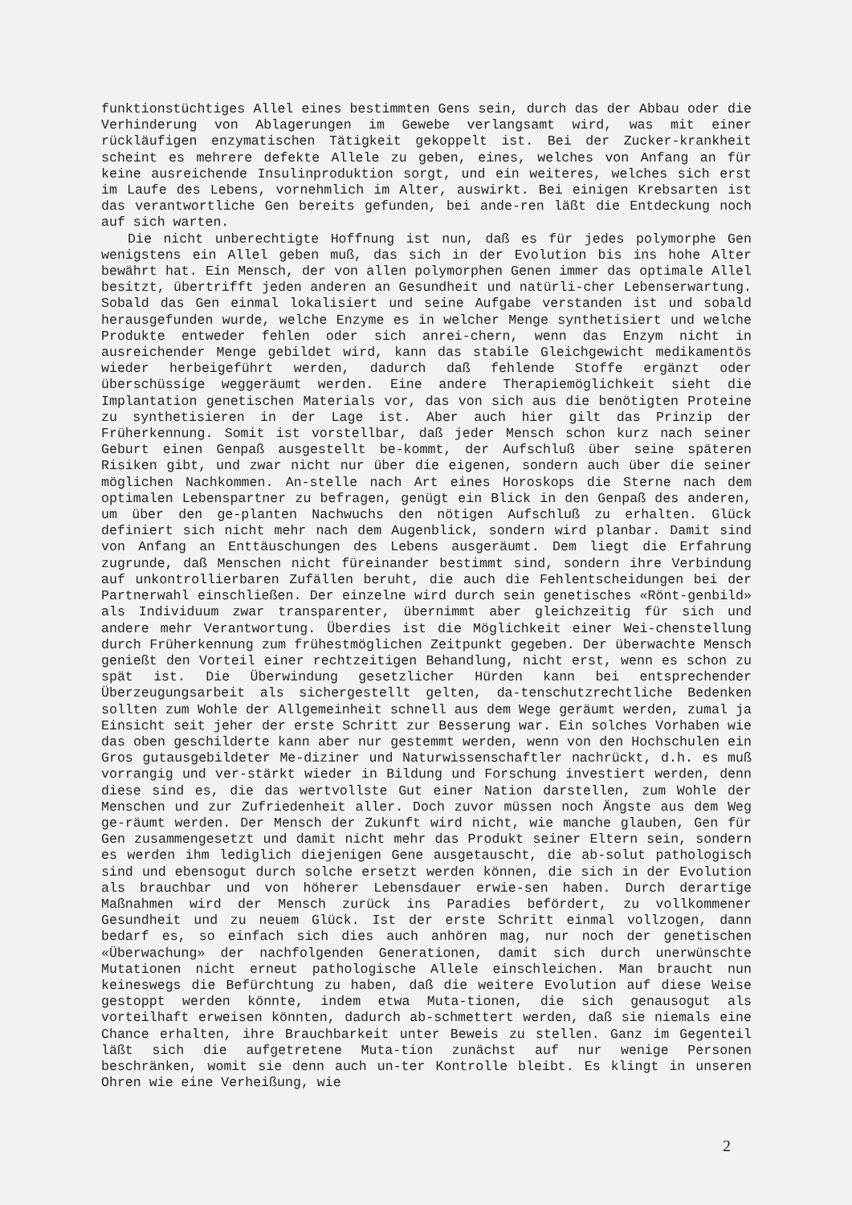funktionstüchtiges Allel eines bestimmten Gens sein, durch das der Abbau oder die Verhinderung von Ablagerungen im Gewebe verlangsamt wird, was mit einer rückläufigen enzymatischen Tätigkeit gekoppelt ist. Bei der Zucker-krankheit scheint es mehrere defekte Allele zu geben, eines, welches von Anfang an für keine ausreichende Insulinproduktion sorgt, und ein weiteres, welches sich erst im Laufe des Lebens, vornehmlich im Alter, auswirkt. Bei einigen Krebsarten ist das verantwortliche Gen bereits gefunden, bei ande-ren läßt die Entdeckung noch auf sich warten.
Die nicht unberechtigte Hoffnung ist nun, daß es für jedes polymorphe Gen wenigstens ein Allel geben muß, das sich in der Evolution bis ins hohe Alter bewährt hat. Ein Mensch, der von allen polymorphen Genen immer das optimale Allel besitzt, übertrifft jeden anderen an Gesundheit und natürli-cher Lebenserwartung. Sobald das Gen einmal lokalisiert und seine Aufgabe verstanden ist und sobald herausgefunden wurde, welche Enzyme es in welcher Menge synthetisiert und welche Produkte entweder fehlen oder sich anrei-chern, wenn das Enzym nicht in ausreichender Menge gebildet wird, kann das stabile Gleichgewicht medikamentös wieder herbeigeführt werden, dadurch daß fehlende Stoffe ergänzt oder überschüssige weggeräumt werden. Eine andere Therapiemöglichkeit sieht die Implantation genetischen Materials vor, das von sich aus die benötigten Proteine zu synthetisieren in der Lage ist. Aber auch hier gilt das Prinzip der Früherkennung. Somit ist vorstellbar, daß jeder Mensch schon kurz nach seiner Geburt einen Genpaß ausgestellt be-kommt, der Aufschluß über seine späteren Risiken gibt, und zwar nicht nur über die eigenen, sondern auch über die seiner möglichen Nachkommen. An-stelle nach Art eines Horoskops die Sterne nach dem optimalen Lebenspartner zu befragen, genügt ein Blick in den Genpaß des anderen, um über den ge-planten Nachwuchs den nötigen Aufschluß zu erhalten. Glück definiert sich nicht mehr nach dem Augenblick, sondern wird planbar. Damit sind von Anfang an Enttäuschungen des Lebens ausgeräumt. Dem liegt die Erfahrung zugrunde, daß Menschen nicht füreinander bestimmt sind, sondern ihre Verbindung auf unkontrollierbaren Zufällen beruht, die auch die Fehlentscheidungen bei der Partnerwahl einschließen. Der einzelne wird durch sein genetisches «Rönt-genbild» als Individuum zwar transparenter, übernimmt aber gleichzeitig für sich und andere mehr Verantwortung. Überdies ist die Möglichkeit einer Wei-chenstellung durch Früherkennung zum frühestmöglichen Zeitpunkt gegeben. Der überwachte Mensch genießt den Vorteil einer rechtzeitigen Behandlung, nicht erst, wenn es schon zu spät ist. Die Überwindung gesetzlicher Hürden kann bei entsprechender Überzeugungsarbeit als sichergestellt gelten, da-tenschutzrechtliche Bedenken sollten zum Wohle der Allgemeinheit schnell aus dem Wege geräumt werden, zumal ja Einsicht seit jeher der erste Schritt zur Besserung war. Ein solches Vorhaben wie das oben geschilderte kann aber nur gestemmt werden, wenn von den Hochschulen ein Gros gutausgebildeter Me-diziner und Naturwissenschaftler nachrückt, d.h. es muß vorrangig und ver-stärkt wieder in Bildung und Forschung investiert werden, denn diese sind es, die das wertvollste Gut einer Nation darstellen, zum Wohle der Menschen und zur Zufriedenheit aller. Doch zuvor müssen noch Ängste aus dem Weg ge-räumt werden. Der Mensch der Zukunft wird nicht, wie manche glauben, Gen für Gen zusammengesetzt und damit nicht mehr das Produkt seiner Eltern sein, sondern es werden ihm lediglich diejenigen Gene ausgetauscht, die ab-solut pathologisch sind und ebensogut durch solche ersetzt werden können, die sich in der Evolution als brauchbar und von höherer Lebensdauer erwie-sen haben. Durch derartige Maßnahmen wird der Mensch zurück ins Paradies befördert, zu vollkommener Gesundheit und zu neuem Glück. Ist der erste Schritt einmal vollzogen, dann bedarf es, so einfach sich dies auch anhören mag, nur noch der genetischen «Überwachung» der nachfolgenden Generationen, damit sich durch unerwünschte Mutationen nicht erneut pathologische Allele einschleichen. Man braucht nun keineswegs die Befürchtung zu haben, daß die weitere Evolution auf diese Weise gestoppt werden könnte, indem etwa Muta-tionen, die sich genausogut als vorteilhaft erweisen könnten, dadurch ab-schmettert werden, daß sie niemals eine Chance erhalten, ihre Brauchbarkeit unter Beweis zu stellen. Ganz im Gegenteil läßt sich die aufgetretene Muta-tion zunächst auf nur wenige Personen beschränken, womit sie denn auch un-ter Kontrolle bleibt. Es klingt in unseren Ohren wie eine Verheißung, wie
2